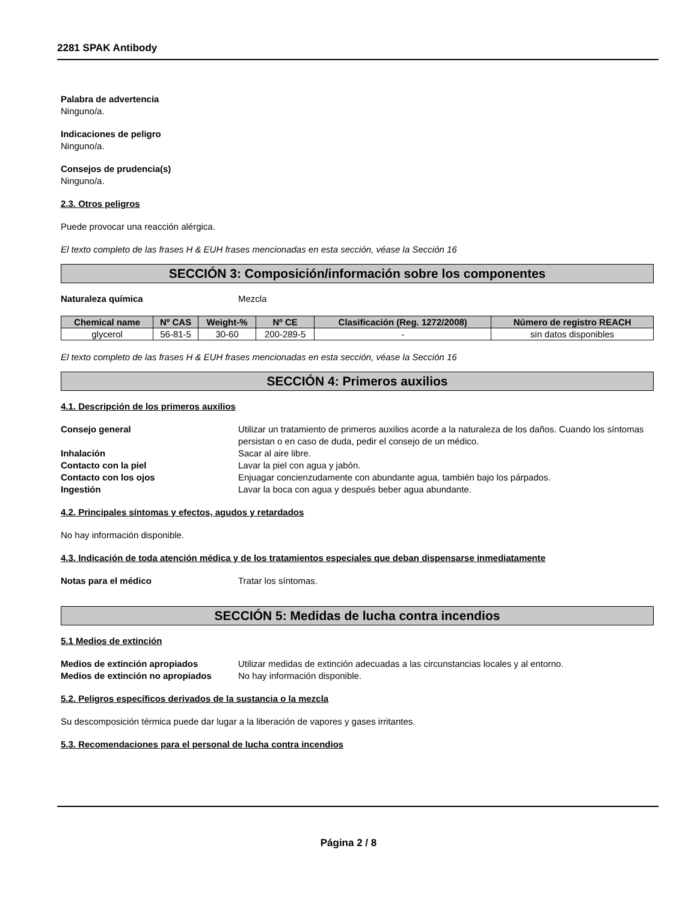2281 SPAK Antibody
Palabra de advertencia
Ninguno/a.
Indicaciones de peligro
Ninguno/a.
Consejos de prudencia(s)
Ninguno/a.
2.3. Otros peligros
Puede provocar una reacción alérgica.
El texto completo de las frases H & EUH frases mencionadas en esta sección, véase la Sección 16
SECCIÓN 3: Composición/información sobre los componentes
Naturaleza química Mezcla
| Chemical name | Nº CAS | Weight-% | Nº CE | Clasificación (Reg. 1272/2008) | Número de registro REACH |
| --- | --- | --- | --- | --- | --- |
| glycerol | 56-81-5 | 30-60 | 200-289-5 | - | sin datos disponibles |
El texto completo de las frases H & EUH frases mencionadas en esta sección, véase la Sección 16
SECCIÓN 4: Primeros auxilios
4.1. Descripción de los primeros auxilios
Consejo general Utilizar un tratamiento de primeros auxilios acorde a la naturaleza de los daños. Cuando los síntomas persistan o en caso de duda, pedir el consejo de un médico.
Inhalación Sacar al aire libre.
Contacto con la piel Lavar la piel con agua y jabón.
Contacto con los ojos Enjuagar concienzudamente con abundante agua, también bajo los párpados.
Ingestión Lavar la boca con agua y después beber agua abundante.
4.2. Principales síntomas y efectos, agudos y retardados
No hay información disponible.
4.3. Indicación de toda atención médica y de los tratamientos especiales que deban dispensarse inmediatamente
Notas para el médico Tratar los síntomas.
SECCIÓN 5: Medidas de lucha contra incendios
5.1 Medios de extinción
Medios de extinción apropiados Utilizar medidas de extinción adecuadas a las circunstancias locales y al entorno.
Medios de extinción no apropiados No hay información disponible.
5.2. Peligros específicos derivados de la sustancia o la mezcla
Su descomposición térmica puede dar lugar a la liberación de vapores y gases irritantes.
5.3. Recomendaciones para el personal de lucha contra incendios
Página 2 / 8